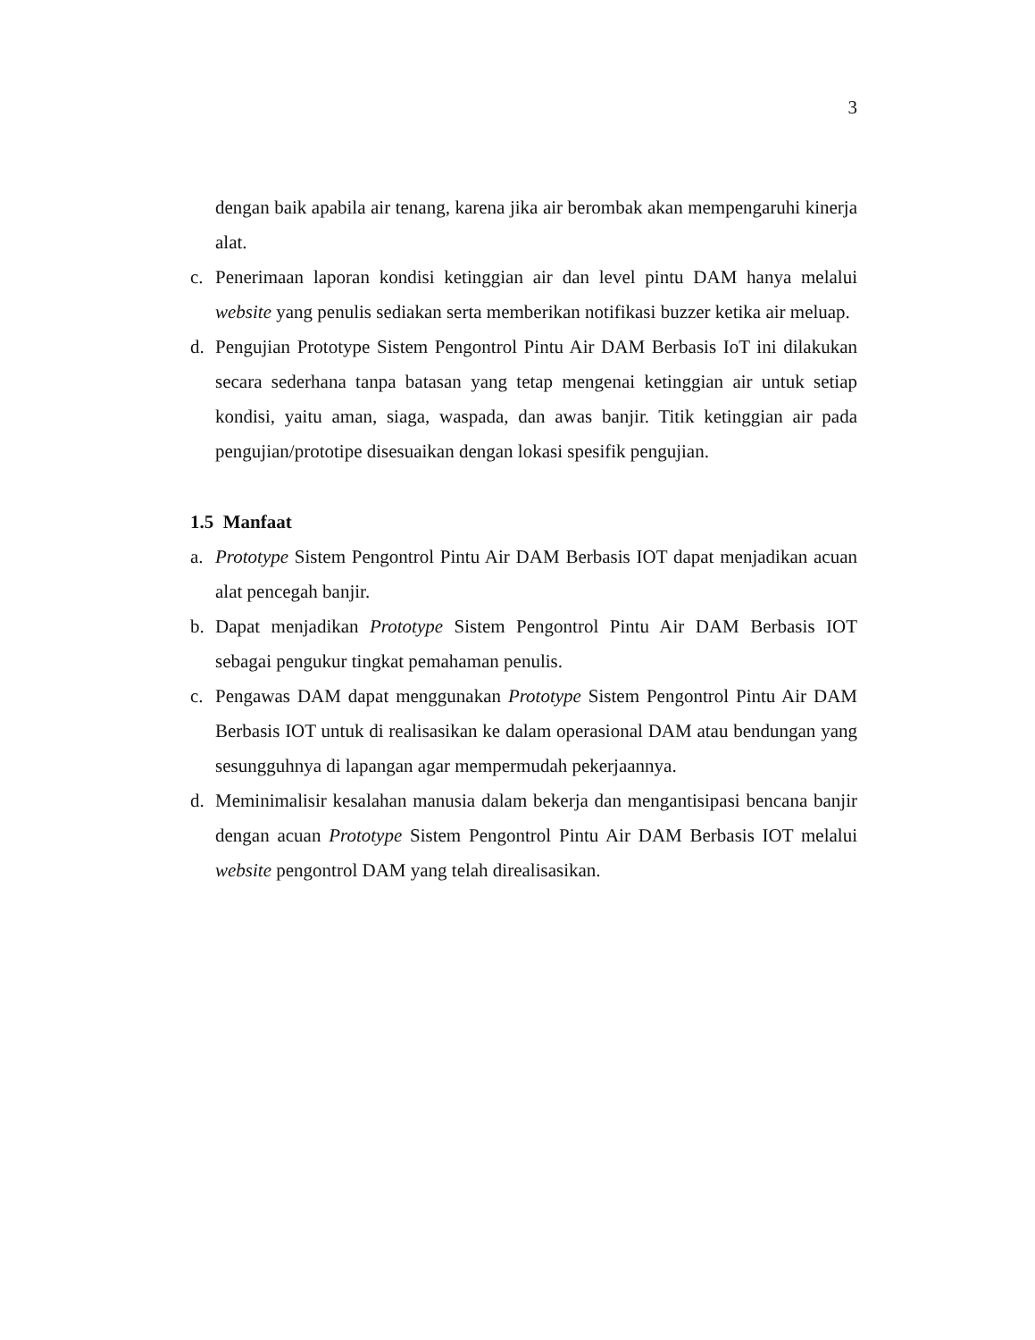3
dengan baik apabila air tenang, karena jika air berombak akan mempengaruhi kinerja alat.
c. Penerimaan laporan kondisi ketinggian air dan level pintu DAM hanya melalui website yang penulis sediakan serta memberikan notifikasi buzzer ketika air meluap.
d. Pengujian Prototype Sistem Pengontrol Pintu Air DAM Berbasis IoT ini dilakukan secara sederhana tanpa batasan yang tetap mengenai ketinggian air untuk setiap kondisi, yaitu aman, siaga, waspada, dan awas banjir. Titik ketinggian air pada pengujian/prototipe disesuaikan dengan lokasi spesifik pengujian.
1.5 Manfaat
a. Prototype Sistem Pengontrol Pintu Air DAM Berbasis IOT dapat menjadikan acuan alat pencegah banjir.
b. Dapat menjadikan Prototype Sistem Pengontrol Pintu Air DAM Berbasis IOT sebagai pengukur tingkat pemahaman penulis.
c. Pengawas DAM dapat menggunakan Prototype Sistem Pengontrol Pintu Air DAM Berbasis IOT untuk di realisasikan ke dalam operasional DAM atau bendungan yang sesungguhnya di lapangan agar mempermudah pekerjaannya.
d. Meminimalisir kesalahan manusia dalam bekerja dan mengantisipasi bencana banjir dengan acuan Prototype Sistem Pengontrol Pintu Air DAM Berbasis IOT melalui website pengontrol DAM yang telah direalisasikan.